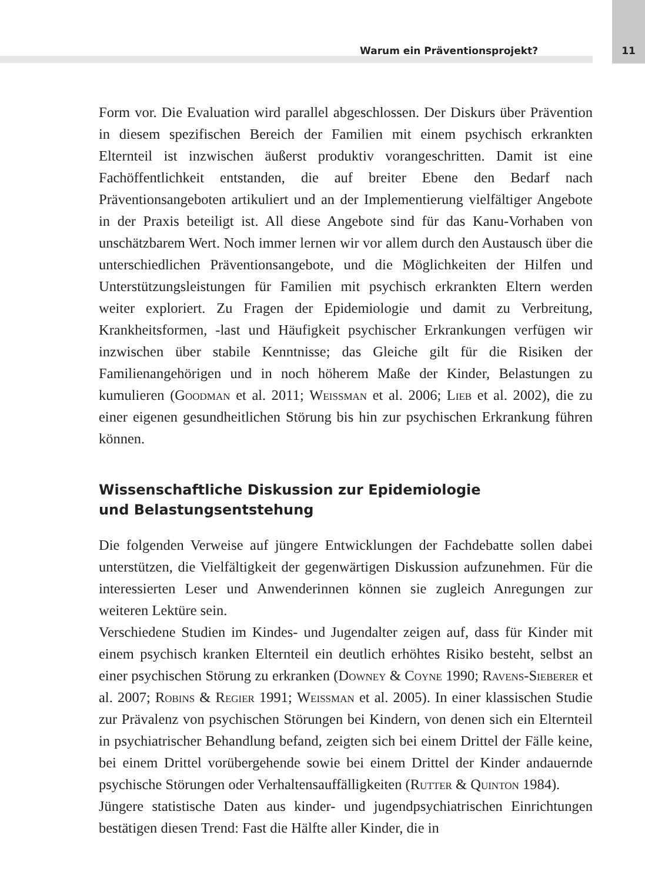Warum ein Präventionsprojekt? 11
Form vor. Die Evaluation wird parallel abgeschlossen. Der Diskurs über Prävention in diesem spezifischen Bereich der Familien mit einem psychisch erkrankten Elternteil ist inzwischen äußerst produktiv vorangeschritten. Damit ist eine Fachöffentlichkeit entstanden, die auf breiter Ebene den Bedarf nach Präventionsangeboten artikuliert und an der Implementierung vielfältiger Angebote in der Praxis beteiligt ist. All diese Angebote sind für das Kanu-Vorhaben von unschätzbarem Wert. Noch immer lernen wir vor allem durch den Austausch über die unterschiedlichen Präventionsangebote, und die Möglichkeiten der Hilfen und Unterstützungsleistungen für Familien mit psychisch erkrankten Eltern werden weiter exploriert. Zu Fragen der Epidemiologie und damit zu Verbreitung, Krankheitsformen, -last und Häufigkeit psychischer Erkrankungen verfügen wir inzwischen über stabile Kenntnisse; das Gleiche gilt für die Risiken der Familienangehörigen und in noch höherem Maße der Kinder, Belastungen zu kumulieren (Goodman et al. 2011; Weissman et al. 2006; Lieb et al. 2002), die zu einer eigenen gesundheitlichen Störung bis hin zur psychischen Erkrankung führen können.
Wissenschaftliche Diskussion zur Epidemiologie
und Belastungsentstehung
Die folgenden Verweise auf jüngere Entwicklungen der Fachdebatte sollen dabei unterstützen, die Vielfältigkeit der gegenwärtigen Diskussion aufzunehmen. Für die interessierten Leser und Anwenderinnen können sie zugleich Anregungen zur weiteren Lektüre sein.
Verschiedene Studien im Kindes- und Jugendalter zeigen auf, dass für Kinder mit einem psychisch kranken Elternteil ein deutlich erhöhtes Risiko besteht, selbst an einer psychischen Störung zu erkranken (Downey & Coyne 1990; Ravens-Sieberer et al. 2007; Robins & Regier 1991; Weissman et al. 2005). In einer klassischen Studie zur Prävalenz von psychischen Störungen bei Kindern, von denen sich ein Elternteil in psychiatrischer Behandlung befand, zeigten sich bei einem Drittel der Fälle keine, bei einem Drittel vorübergehende sowie bei einem Drittel der Kinder andauernde psychische Störungen oder Verhaltensauffälligkeiten (Rutter & Quinton 1984).
Jüngere statistische Daten aus kinder- und jugendpsychiatrischen Einrichtungen bestätigen diesen Trend: Fast die Hälfte aller Kinder, die in